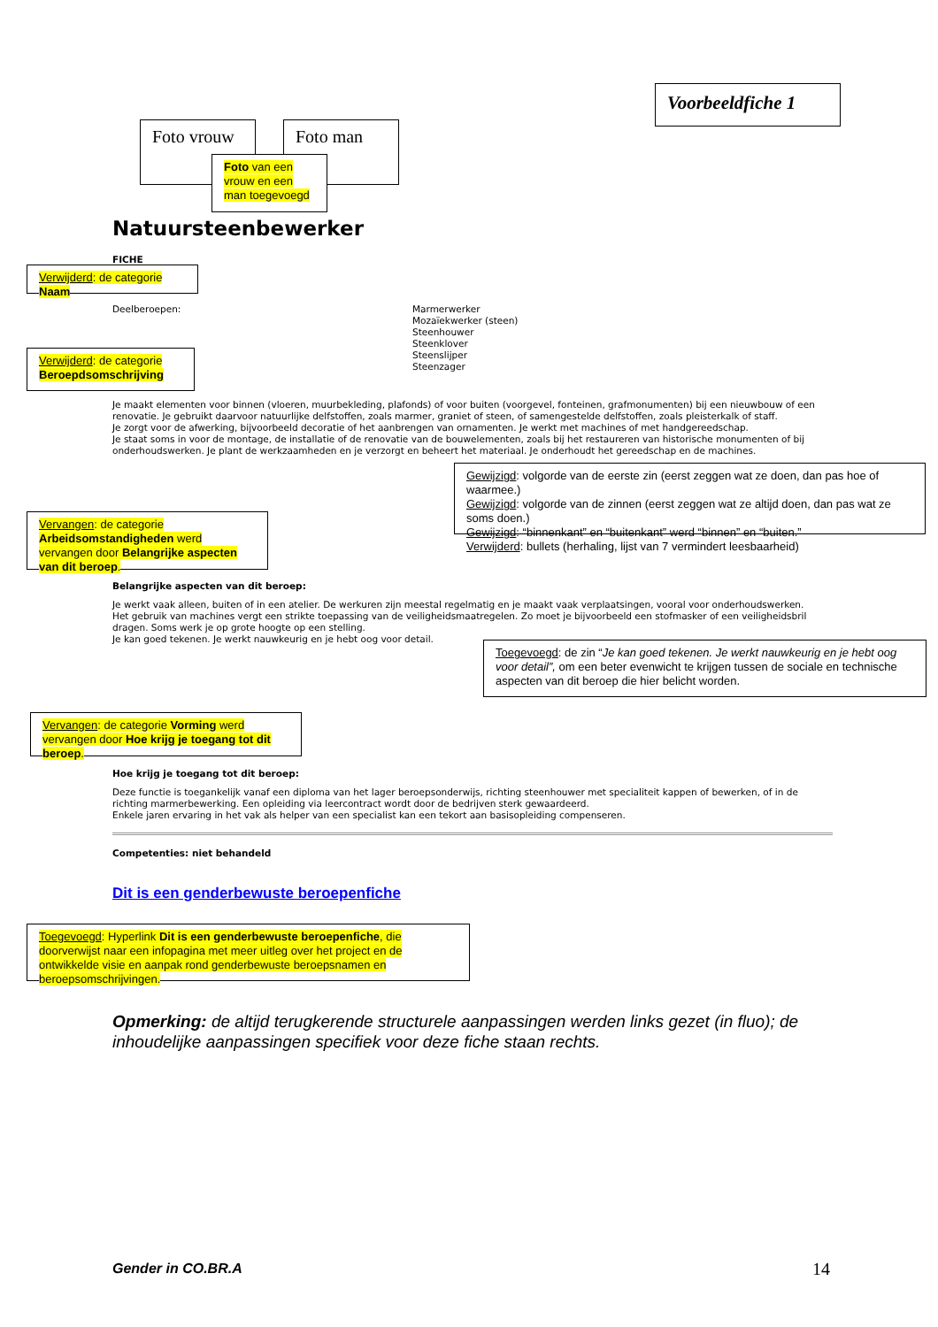Voorbeeldfiche 1
Foto vrouw Foto man
Foto van een vrouw en een man toegevoegd
Natuursteenbewerker
FICHE
Verwijderd: de categorie Naam
Deelberoepen:
Marmerwerker
Mozaïekwerker (steen)
Steenhouwer
Steenklover
Steenslijper
Steenzager
Verwijderd: de categorie Beroepdsomschrijving
Je maakt elementen voor binnen (vloeren, muurbekleding, plafonds) of voor buiten (voorgevel, fonteinen, grafmonumenten) bij een nieuwbouw of een renovatie. Je gebruikt daarvoor natuurlijke delfstoffen, zoals marmer, graniet of steen, of samengestelde delfstoffen, zoals pleisterkalk of staff.
Je zorgt voor de afwerking, bijvoorbeeld decoratie of het aanbrengen van ornamenten. Je werkt met machines of met handgereedschap.
Je staat soms in voor de montage, de installatie of de renovatie van de bouwelementen, zoals bij het restaureren van historische monumenten of bij onderhoudswerken. Je plant de werkzaamheden en je verzorgt en beheert het materiaal. Je onderhoudt het gereedschap en de machines.
Gewijzigd: volgorde van de eerste zin (eerst zeggen wat ze doen, dan pas hoe of waarmee.)
Gewijzigd: volgorde van de zinnen (eerst zeggen wat ze altijd doen, dan pas wat ze soms doen.)
Gewijzigd: “binnenkant” en “buitenkant” werd “binnen” en “buiten.”
Verwijderd: bullets (herhaling, lijst van 7 vermindert leesbaarheid)
Vervangen: de categorie Arbeidsomstandigheden werd vervangen door Belangrijke aspecten van dit beroep.
Belangrijke aspecten van dit beroep:
Je werkt vaak alleen, buiten of in een atelier. De werkuren zijn meestal regelmatig en je maakt vaak verplaatsingen, vooral voor onderhoudswerken.
Het gebruik van machines vergt een strikte toepassing van de veiligheidsmaatregelen. Zo moet je bijvoorbeeld een stofmasker of een veiligheidsbril dragen. Soms werk je op grote hoogte op een stelling.
Je kan goed tekenen. Je werkt nauwkeurig en je hebt oog voor detail.
Toegevoegd: de zin “Je kan goed tekenen. Je werkt nauwkeurig en je hebt oog voor detail”, om een beter evenwicht te krijgen tussen de sociale en technische aspecten van dit beroep die hier belicht worden.
Vervangen: de categorie Vorming werd vervangen door Hoe krijg je toegang tot dit beroep.
Hoe krijg je toegang tot dit beroep:
Deze functie is toegankelijk vanaf een diploma van het lager beroepsonderwijs, richting steenhouwer met specialiteit kappen of bewerken, of in de richting marmerbewerking. Een opleiding via leercontract wordt door de bedrijven sterk gewaardeerd.
Enkele jaren ervaring in het vak als helper van een specialist kan een tekort aan basisopleiding compenseren.
Competenties: niet behandeld
Dit is een genderbewuste beroepenfiche
Toegevoegd: Hyperlink Dit is een genderbewuste beroepenfiche, die doorverwijst naar een infopagina met meer uitleg over het project en de ontwikkelde visie en aanpak rond genderbewuste beroepsnamen en beroepsomschrijvingen.
Opmerking: de altijd terugkerende structurele aanpassingen werden links gezet (in fluo); de inhoudelijke aanpassingen specifiek voor deze fiche staan rechts.
Gender in CO.BR.A 14